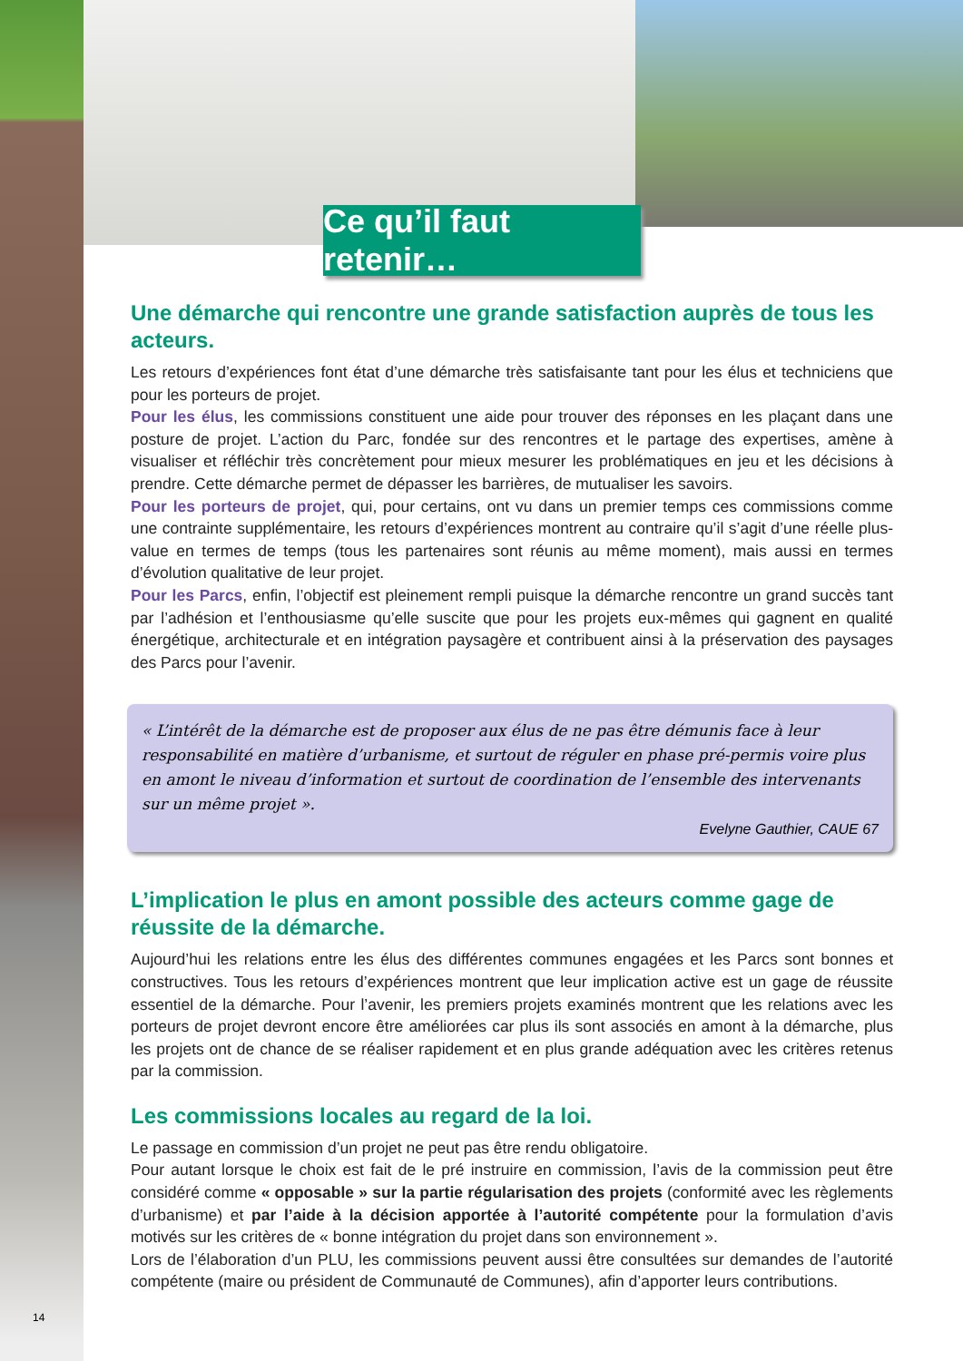Ce qu’il faut retenir…
Une démarche qui rencontre une grande satisfaction auprès de tous les acteurs.
Les retours d’expériences font état d’une démarche très satisfaisante tant pour les élus et techniciens que pour les porteurs de projet.
Pour les élus, les commissions constituent une aide pour trouver des réponses en les plaçant dans une posture de projet. L’action du Parc, fondée sur des rencontres et le partage des expertises, amène à visualiser et réfléchir très concrètement pour mieux mesurer les problématiques en jeu et les décisions à prendre. Cette démarche permet de dépasser les barrières, de mutualiser les savoirs.
Pour les porteurs de projet, qui, pour certains, ont vu dans un premier temps ces commissions comme une contrainte supplémentaire, les retours d’expériences montrent au contraire qu’il s’agit d’une réelle plus-value en termes de temps (tous les partenaires sont réunis au même moment), mais aussi en termes d’évolution qualitative de leur projet.
Pour les Parcs, enfin, l’objectif est pleinement rempli puisque la démarche rencontre un grand succès tant par l’adhésion et l’enthousiasme qu’elle suscite que pour les projets eux-mêmes qui gagnent en qualité énergétique, architecturale et en intégration paysagère et contribuent ainsi à la préservation des paysages des Parcs pour l’avenir.
« L’intérêt de la démarche est de proposer aux élus de ne pas être démunis face à leur responsabilité en matière d’urbanisme, et surtout de réguler en phase pré-permis voire plus en amont le niveau d’information et surtout de coordination de l’ensemble des intervenants sur un même projet ».
Evelyne Gauthier, CAUE 67
L’implication le plus en amont possible des acteurs comme gage de réussite de la démarche.
Aujourd’hui les relations entre les élus des différentes communes engagées et les Parcs sont bonnes et constructives. Tous les retours d’expériences montrent que leur implication active est un gage de réussite essentiel de la démarche. Pour l’avenir, les premiers projets examinés montrent que les relations avec les porteurs de projet devront encore être améliorées car plus ils sont associés en amont à la démarche, plus les projets ont de chance de se réaliser rapidement et en plus grande adéquation avec les critères retenus par la commission.
Les commissions locales au regard de la loi.
Le passage en commission d’un projet ne peut pas être rendu obligatoire.
Pour autant lorsque le choix est fait de le pré instruire en commission, l’avis de la commission peut être considéré comme « opposable » sur la partie régularisation des projets (conformité avec les règlements d’urbanisme) et par l’aide à la décision apportée à l’autorité compétente pour la formulation d’avis motivés sur les critères de « bonne intégration du projet dans son environnement ».
Lors de l’élaboration d’un PLU, les commissions peuvent aussi être consultées sur demandes de l’autorité compétente (maire ou président de Communauté de Communes), afin d’apporter leurs contributions.
14